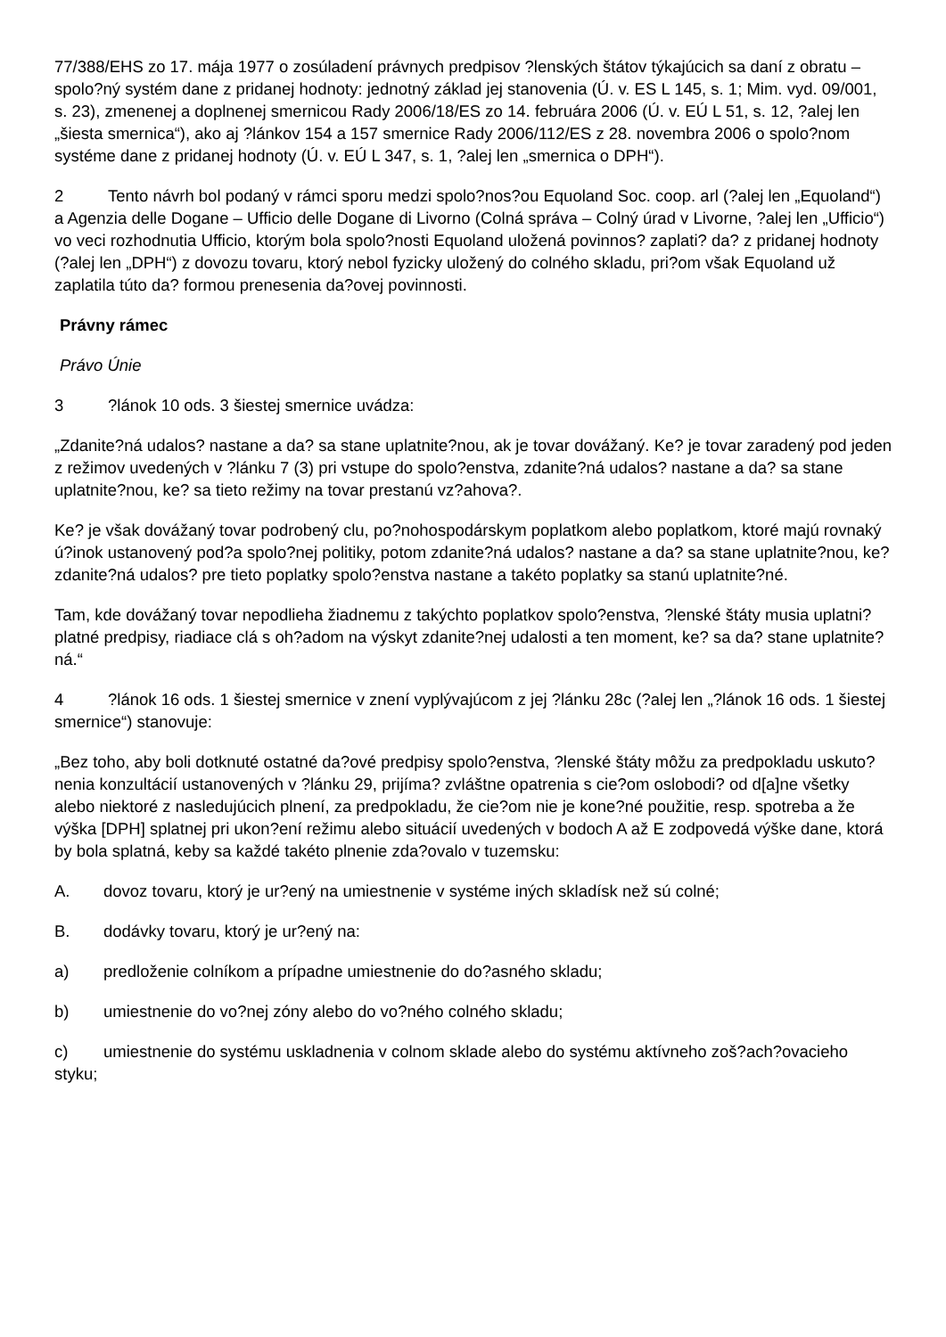77/388/EHS zo 17. mája 1977 o zosúladení právnych predpisov ?lenských štátov týkajúcich sa daní z obratu – spolo?ný systém dane z pridanej hodnoty: jednotný základ jej stanovenia (Ú. v. ES L 145, s. 1; Mim. vyd. 09/001, s. 23), zmenenej a doplnenej smernicou Rady 2006/18/ES zo 14. februára 2006 (Ú. v. EÚ L 51, s. 12, ?alej len „šiesta smernica“), ako aj ?lánkov 154 a 157 smernice Rady 2006/112/ES z 28. novembra 2006 o spolo?nom systéme dane z pridanej hodnoty (Ú. v. EÚ L 347, s. 1, ?alej len „smernica o DPH“).
2 Tento návrh bol podaný v rámci sporu medzi spolo?nos?ou Equoland Soc. coop. arl (?alej len „Equoland“) a Agenzia delle Dogane – Ufficio delle Dogane di Livorno (Colná správa – Colný úrad v Livorne, ?alej len „Ufficio“) vo veci rozhodnutia Ufficio, ktorým bola spolo?nosti Equoland uložená povinnos? zaplati? da? z pridanej hodnoty (?alej len „DPH“) z dovozu tovaru, ktorý nebol fyzicky uložený do colného skladu, pri?om však Equoland už zaplatila túto da? formou prenesenia da?ovej povinnosti.
Právny rámec
Právo Únie
3?lánok 10 ods. 3 šiestej smernice uvádza:
„Zdanite?ná udalos? nastane a da? sa stane uplatnite?nou, ak je tovar dovážaný. Ke? je tovar zaradený pod jeden z režimov uvedených v ?lánku 7 (3) pri vstupe do spolo?enstva, zdanite?ná udalos? nastane a da? sa stane uplatnite?nou, ke? sa tieto režimy na tovar prestanú vz?ahova?.
Ke? je však dovážaný tovar podrobený clu, po?nohospodárskym poplatkom alebo poplatkom, ktoré majú rovnaký ú?inok ustanovený pod?a spolo?nej politiky, potom zdanite?ná udalos? nastane a da? sa stane uplatnite?nou, ke? zdanite?ná udalos? pre tieto poplatky spolo?enstva nastane a takéto poplatky sa stanú uplatnite?né.
Tam, kde dovážaný tovar nepodlieha žiadnemu z takýchto poplatkov spolo?enstva, ?lenské štáty musia uplatni? platné predpisy, riadiace clá s oh?adom na výskyt zdanite?nej udalosti a ten moment, ke? sa da? stane uplatnite?ná.“
4?lánok 16 ods. 1 šiestej smernice v znení vyplývajúcom z jej ?lánku 28c (?alej len „?lánok 16 ods. 1 šiestej smernice“) stanovuje:
„Bez toho, aby boli dotknuté ostatné da?ové predpisy spolo?enstva, ?lenské štáty môžu za predpokladu uskuto?nenia konzultácií ustanovených v ?lánku 29, prijíma? zvláštne opatrenia s cie?om oslobodi? od d[a]ne všetky alebo niektoré z nasledujúcich plnení, za predpokladu, že cie?om nie je kone?né použitie, resp. spotreba a že výška [DPH] splatnej pri ukon?ení režimu alebo situácií uvedených v bodoch A až E zodpovedá výške dane, ktorá by bola splatná, keby sa každé takéto plnenie zda?ovalo v tuzemsku:
A. dovoz tovaru, ktorý je ur?ený na umiestnenie v systéme iných skladísk než sú colné;
B. dodávky tovaru, ktorý je ur?ený na:
a) predloženie colníkom a prípadne umiestnenie do do?asného skladu;
b) umiestnenie do vo?nej zóny alebo do vo?ného colného skladu;
c) umiestnenie do systému uskladnenia v colnom sklade alebo do systému aktívneho zoš?ach?ovacieho styku;